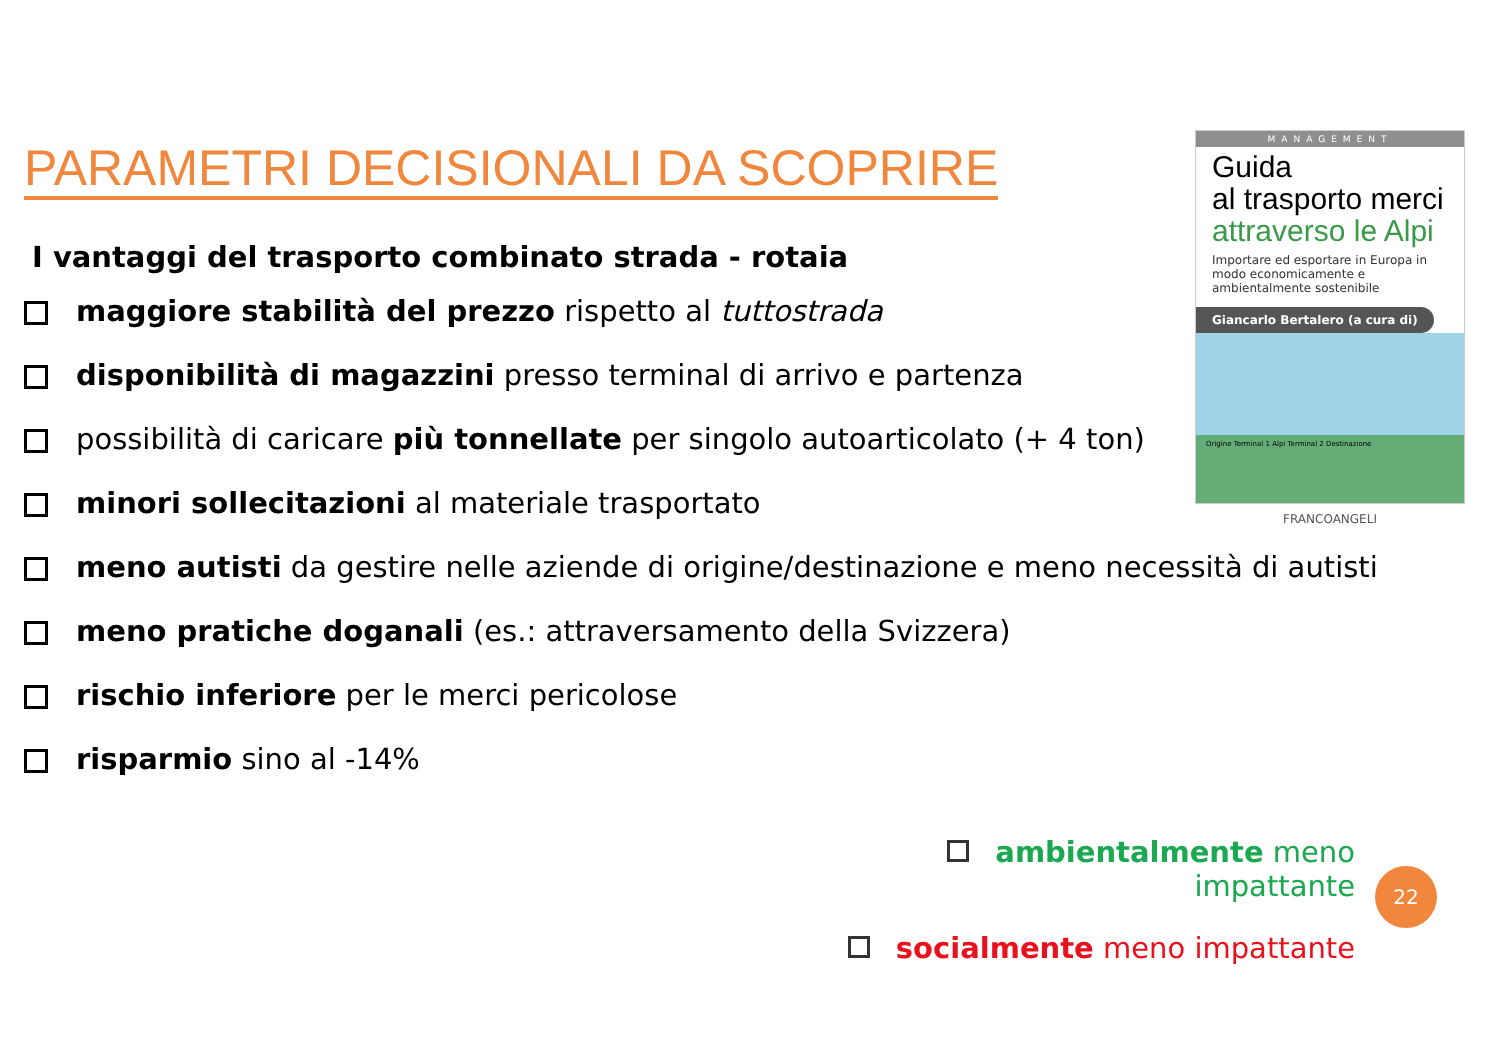PARAMETRI DECISIONALI DA SCOPRIRE
I vantaggi del trasporto combinato strada - rotaia
maggiore stabilità del prezzo rispetto al tuttostrada
disponibilità di magazzini presso terminal di arrivo e partenza
possibilità di caricare più tonnellate per singolo autoarticolato (+ 4 ton)
minori sollecitazioni al materiale trasportato
meno autisti da gestire nelle aziende di origine/destinazione e meno necessità di autisti
meno pratiche doganali (es.: attraversamento della Svizzera)
rischio inferiore per le merci pericolose
risparmio sino al -14%
MANAGEMENT
Guida
al trasporto merci
attraverso le Alpi
Importare ed esportare in Europa in modo economicamente e ambientalmente sostenibile
Giancarlo Bertalero (a cura di)
Origine Terminal 1 Alpi Terminal 2 Destinazione
FRANCOANGELI
ambientalmente meno impattante
socialmente meno impattante
22